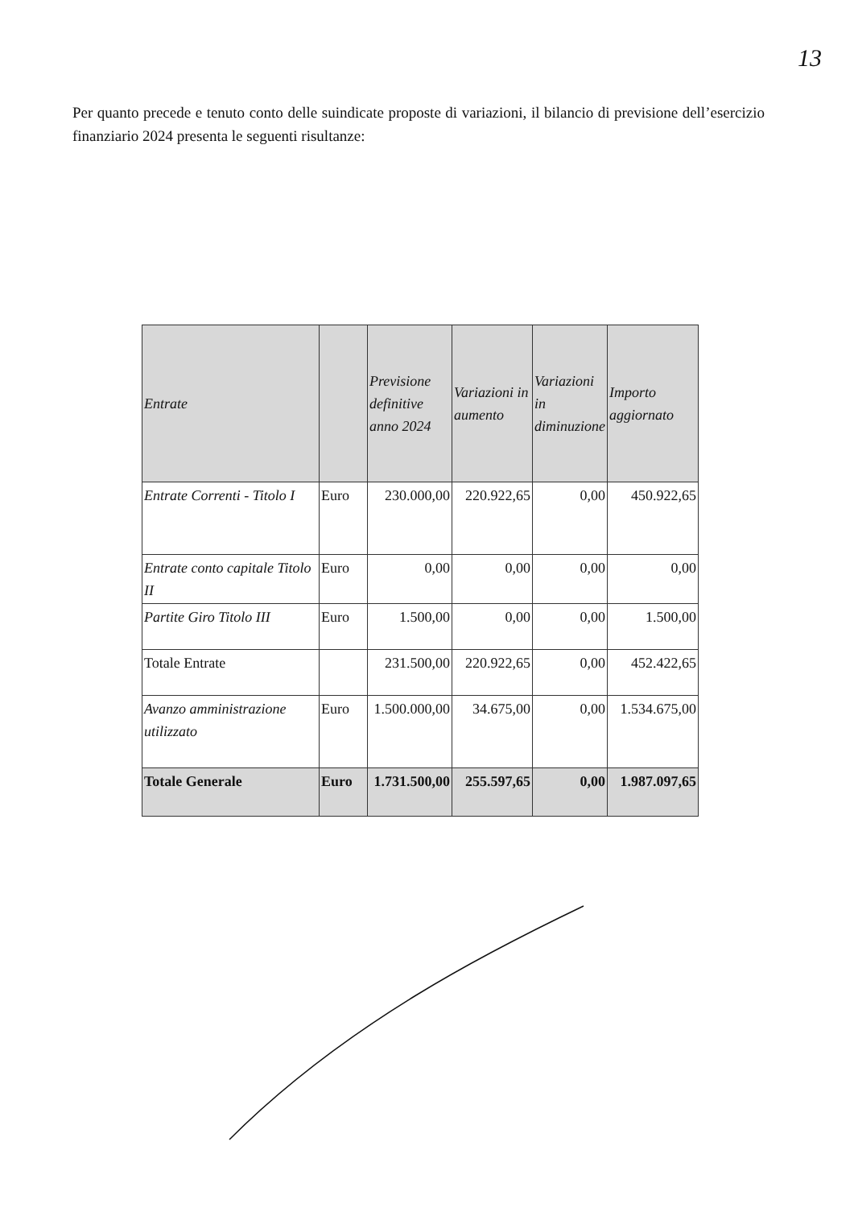13
Per quanto precede e tenuto conto delle suindicate proposte di variazioni, il bilancio di previsione dell’esercizio finanziario 2024 presenta le seguenti risultanze:
| Entrate | | Previsione definitive anno 2024 | Variazioni in aumento | Variazioni in diminuzione | Importo aggiornato |
| --- | --- | --- | --- | --- | --- |
| Entrate Correnti - Titolo I | Euro | 230.000,00 | 220.922,65 | 0,00 | 450.922,65 |
| Entrate conto capitale Titolo II | Euro | 0,00 | 0,00 | 0,00 | 0,00 |
| Partite Giro Titolo III | Euro | 1.500,00 | 0,00 | 0,00 | 1.500,00 |
| Totale Entrate | | 231.500,00 | 220.922,65 | 0,00 | 452.422,65 |
| Avanzo amministrazione utilizzato | Euro | 1.500.000,00 | 34.675,00 | 0,00 | 1.534.675,00 |
| Totale Generale | Euro | 1.731.500,00 | 255.597,65 | 0,00 | 1.987.097,65 |